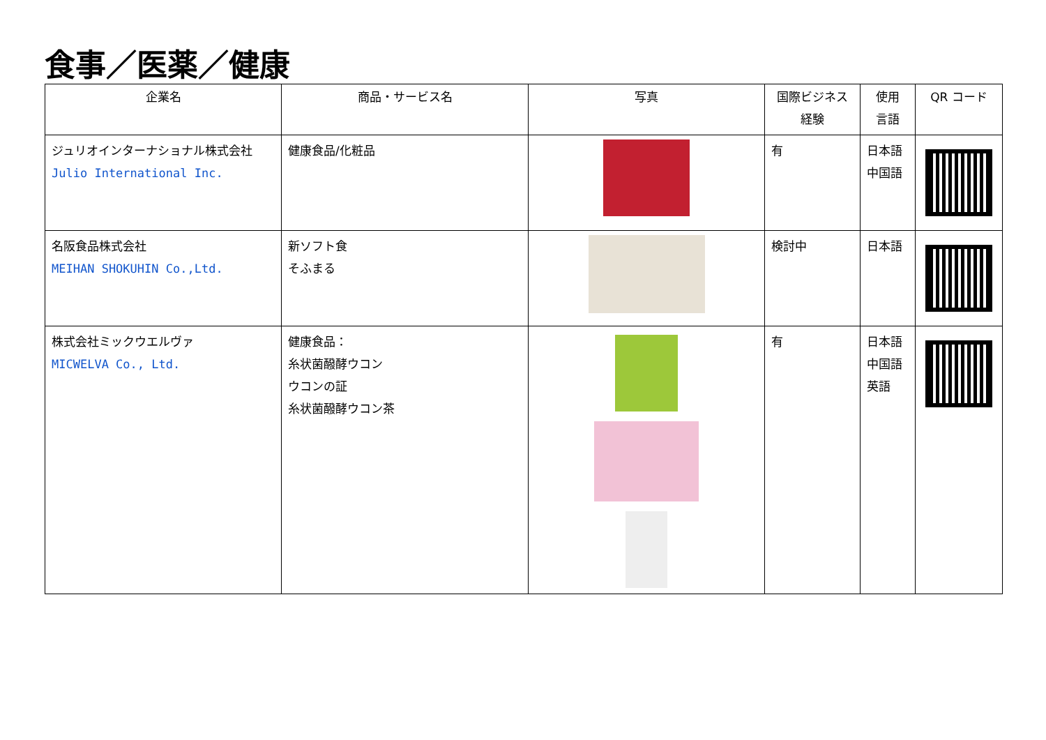食事／医薬／健康
| 企業名 | 商品・サービス名 | 写真 | 国際ビジネス 経験 | 使用 言語 | QR コード |
| --- | --- | --- | --- | --- | --- |
| ジュリオインターナショナル株式会社 Julio International Inc. | 健康食品/化粧品 | | 有 | 日本語 中国語 | |
| 名阪食品株式会社 MEIHAN SHOKUHIN Co.,Ltd. | 新ソフト食 そふまる | | 検討中 | 日本語 | |
| 株式会社ミックウエルヴァ MICWELVA Co., Ltd. | 健康食品： 糸状菌醱酵ウコン ウコンの証 糸状菌醱酵ウコン茶 | | 有 | 日本語 中国語 英語 | |